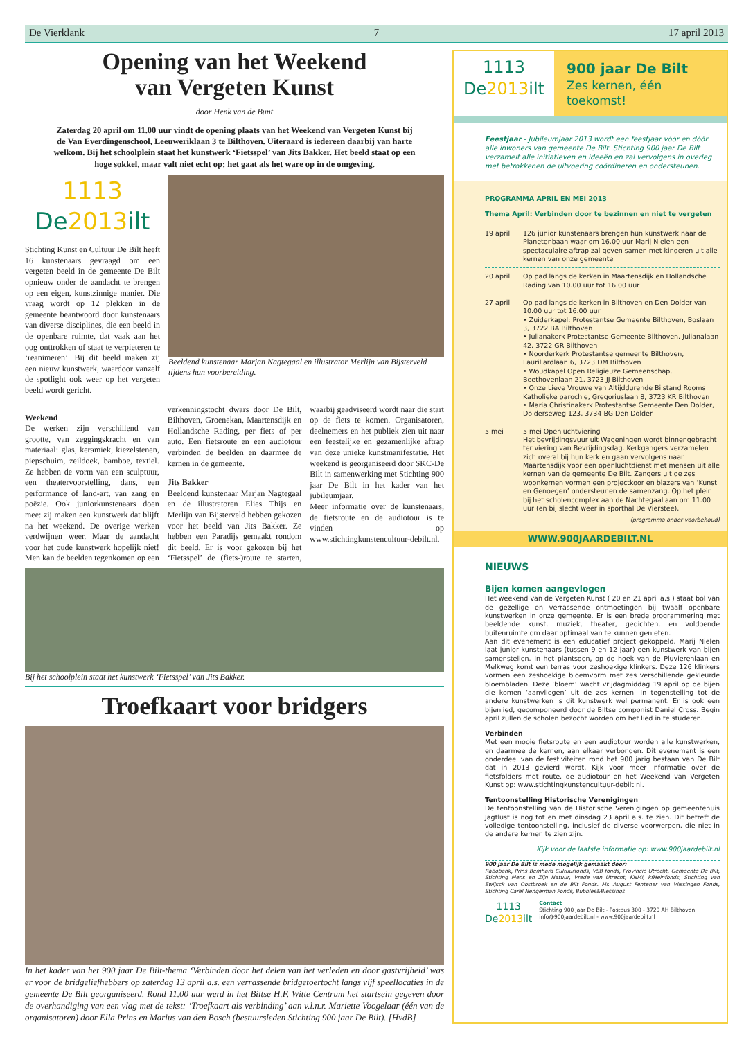De Vierklank 7 17 april 2013
Opening van het Weekend
van Vergeten Kunst
door Henk van de Bunt
Zaterdag 20 april om 11.00 uur vindt de opening plaats van het Weekend van Vergeten Kunst bij de Van Everdingenschool, Leeuweriklaan 3 te Bilthoven. Uiteraard is iedereen daarbij van harte welkom. Bij het schoolplein staat het kunstwerk ‘Fietsspel’ van Jits Bakker. Het beeld staat op een hoge sokkel, maar valt niet echt op; het gaat als het ware op in de omgeving.
1113
De2013ilt
Stichting Kunst en Cultuur De Bilt heeft 16 kunstenaars gevraagd om een vergeten beeld in de gemeente De Bilt opnieuw onder de aandacht te brengen op een eigen, kunstzinnige manier. Die vraag wordt op 12 plekken in de gemeente beantwoord door kunstenaars van diverse disciplines, die een beeld in de openbare ruimte, dat vaak aan het oog onttrokken of staat te verpieteren te ‘reanimeren’. Bij dit beeld maken zij een nieuw kunstwerk, waardoor vanzelf de spotlight ook weer op het vergeten beeld wordt gericht.
Beeldend kunstenaar Marjan Nagtegaal en illustrator Merlijn van Bijsterveld tijdens hun voorbereiding.
Weekend
De werken zijn verschillend van grootte, van zeggingskracht en van materiaal: glas, keramiek, kiezelstenen, piepschuim, zeildoek, bamboe, textiel. Ze hebben de vorm van een sculptuur, een theatervoorstelling, dans, een performance of land-art, van zang en poëzie. Ook juniorkunstenaars doen mee: zij maken een kunstwerk dat blijft na het weekend. De overige werken verdwijnen weer. Maar de aandacht voor het oude kunstwerk hopelijk niet! Men kan de beelden tegenkomen op een verkenningstocht dwars door De Bilt, Bilthoven, Groenekan, Maartensdijk en Hollandsche Rading, per fiets of per auto. Een fietsroute en een audiotour verbinden de beelden en daarmee de kernen in de gemeente.
Jits Bakker
Beeldend kunstenaar Marjan Nagtegaal en de illustratoren Elies Thijs en Merlijn van Bijsterveld hebben gekozen voor het beeld van Jits Bakker. Ze hebben een Paradijs gemaakt rondom dit beeld. Er is voor gekozen bij het ‘Fietsspel’ de (fiets-)route te starten, waarbij geadviseerd wordt naar die start op de fiets te komen. Organisatoren, deelnemers en het publiek zien uit naar een feestelijke en gezamenlijke aftrap van deze unieke kunstmanifestatie. Het weekend is georganiseerd door SKC-De Bilt in samenwerking met Stichting 900 jaar De Bilt in het kader van het jubileumjaar.
Meer informatie over de kunstenaars, de fietsroute en de audiotour is te vinden op www.stichtingkunstencultuur-debilt.nl.
Bij het schoolplein staat het kunstwerk ‘Fietsspel’ van Jits Bakker.
Troefkaart voor bridgers
In het kader van het 900 jaar De Bilt-thema ‘Verbinden door het delen van het verleden en door gastvrijheid’ was er voor de bridgeliefhebbers op zaterdag 13 april a.s. een verrassende bridgetoertocht langs vijf speellocaties in de gemeente De Bilt georganiseerd. Rond 11.00 uur werd in het Biltse H.F. Witte Centrum het startsein gegeven door de overhandiging van een vlag met de tekst: ‘Troefkaart als verbinding’ aan v.l.n.r. Mariette Voogelaar (één van de organisatoren) door Ella Prins en Marius van den Bosch (bestuursleden Stichting 900 jaar De Bilt). [HvdB]
1113
De2013ilt
900 jaar De Bilt
Zes kernen, één toekomst!
Feestjaar - Jubileumjaar 2013 wordt een feestjaar vóór en dóór alle inwoners van gemeente De Bilt. Stichting 900 jaar De Bilt verzamelt alle initiatieven en ideeën en zal vervolgens in overleg met betrokkenen de uitvoering coördineren en ondersteunen.
PROGRAMMA APRIL EN MEI 2013
Thema April: Verbinden door te bezinnen en niet te vergeten
19 april 126 junior kunstenaars brengen hun kunstwerk naar de Planetenbaan waar om 16.00 uur Marij Nielen een spectaculaire aftrap zal geven samen met kinderen uit alle kernen van onze gemeente
20 april Op pad langs de kerken in Maartensdijk en Hollandsche Rading van 10.00 uur tot 16.00 uur
27 april Op pad langs de kerken in Bilthoven en Den Dolder van 10.00 uur tot 16.00 uur
• Zuiderkapel: Protestantse Gemeente Bilthoven, Boslaan 3, 3722 BA Bilthoven
• Julianakerk Protestantse Gemeente Bilthoven, Julianalaan 42, 3722 GR Bilthoven
• Noorderkerk Protestantse gemeente Bilthoven, Laurillardlaan 6, 3723 DM Bilthoven
• Woudkapel Open Religieuze Gemeenschap, Beethovenlaan 21, 3723 JJ Bilthoven
• Onze Lieve Vrouwe van Altijddurende Bijstand Rooms Katholieke parochie, Gregoriuslaan 8, 3723 KR Bilthoven
• Maria Christinakerk Protestantse Gemeente Den Dolder, Dolderseweg 123, 3734 BG Den Dolder
5 mei 5 mei Openluchtviering
Het bevrijdingsvuur uit Wageningen wordt binnengebracht ter viering van Bevrijdingsdag. Kerkgangers verzamelen zich overal bij hun kerk en gaan vervolgens naar Maartensdijk voor een openluchtdienst met mensen uit alle kernen van de gemeente De Bilt. Zangers uit de zes woonkernen vormen een projectkoor en blazers van ‘Kunst en Genoegen’ ondersteunen de samenzang. Op het plein bij het scholencomplex aan de Nachtegaallaan om 11.00 uur (en bij slecht weer in sporthal De Vierstee).
(programma onder voorbehoud)
WWW.900JAARDEBILT.NL
NIEUWS
Bijen komen aangevlogen
Het weekend van de Vergeten Kunst ( 20 en 21 april a.s.) staat bol van de gezellige en verrassende ontmoetingen bij twaalf openbare kunstwerken in onze gemeente. Er is een brede programmering met beeldende kunst, muziek, theater, gedichten, en voldoende buitenruimte om daar optimaal van te kunnen genieten.
Aan dit evenement is een educatief project gekoppeld. Marij Nielen laat junior kunstenaars (tussen 9 en 12 jaar) een kunstwerk van bijen samenstellen. In het plantsoen, op de hoek van de Pluvierenlaan en Melkweg komt een terras voor zeshoekige klinkers. Deze 126 klinkers vormen een zeshoekige bloemvorm met zes verschillende gekleurde bloembladen. Deze ‘bloem’ wacht vrijdagmiddag 19 april op de bijen die komen ‘aanvliegen’ uit de zes kernen. In tegenstelling tot de andere kunstwerken is dit kunstwerk wel permanent. Er is ook een bijenlied, gecomponeerd door de Biltse componist Daniel Cross. Begin april zullen de scholen bezocht worden om het lied in te studeren.
Verbinden
Met een mooie fietsroute en een audiotour worden alle kunstwerken, en daarmee de kernen, aan elkaar verbonden. Dit evenement is een onderdeel van de festiviteiten rond het 900 jarig bestaan van De Bilt dat in 2013 gevierd wordt. Kijk voor meer informatie over de fietsfolders met route, de audiotour en het Weekend van Vergeten Kunst op: www.stichtingkunstencultuur-debilt.nl.
Tentoonstelling Historische Verenigingen
De tentoonstelling van de Historische Verenigingen op gemeentehuis Jagtlust is nog tot en met dinsdag 23 april a.s. te zien. Dit betreft de volledige tentoonstelling, inclusief de diverse voorwerpen, die niet in de andere kernen te zien zijn.
Kijk voor de laatste informatie op: www.900jaardebilt.nl
900 jaar De Bilt is mede mogelijk gemaakt door:
Rabobank, Prins Bernhard Cultuurfonds, VSB fonds, Provincie Utrecht, Gemeente De Bilt, Stichting Mens en Zijn Natuur, Vrede van Utrecht, KNMI, kfHeinfonds, Stichting van Ewijkck van Oostbroek en de Bilt Fonds. Mr. August Fentener van Vlissingen Fonds, Stichting Carel Nengerman Fonds, Bubbles&Blessings
1113
De2013ilt
Contact
Stichting 900 jaar De Bilt - Postbus 300 - 3720 AH Bilthoven
info@900jaardebilt.nl - www.900jaardebilt.nl